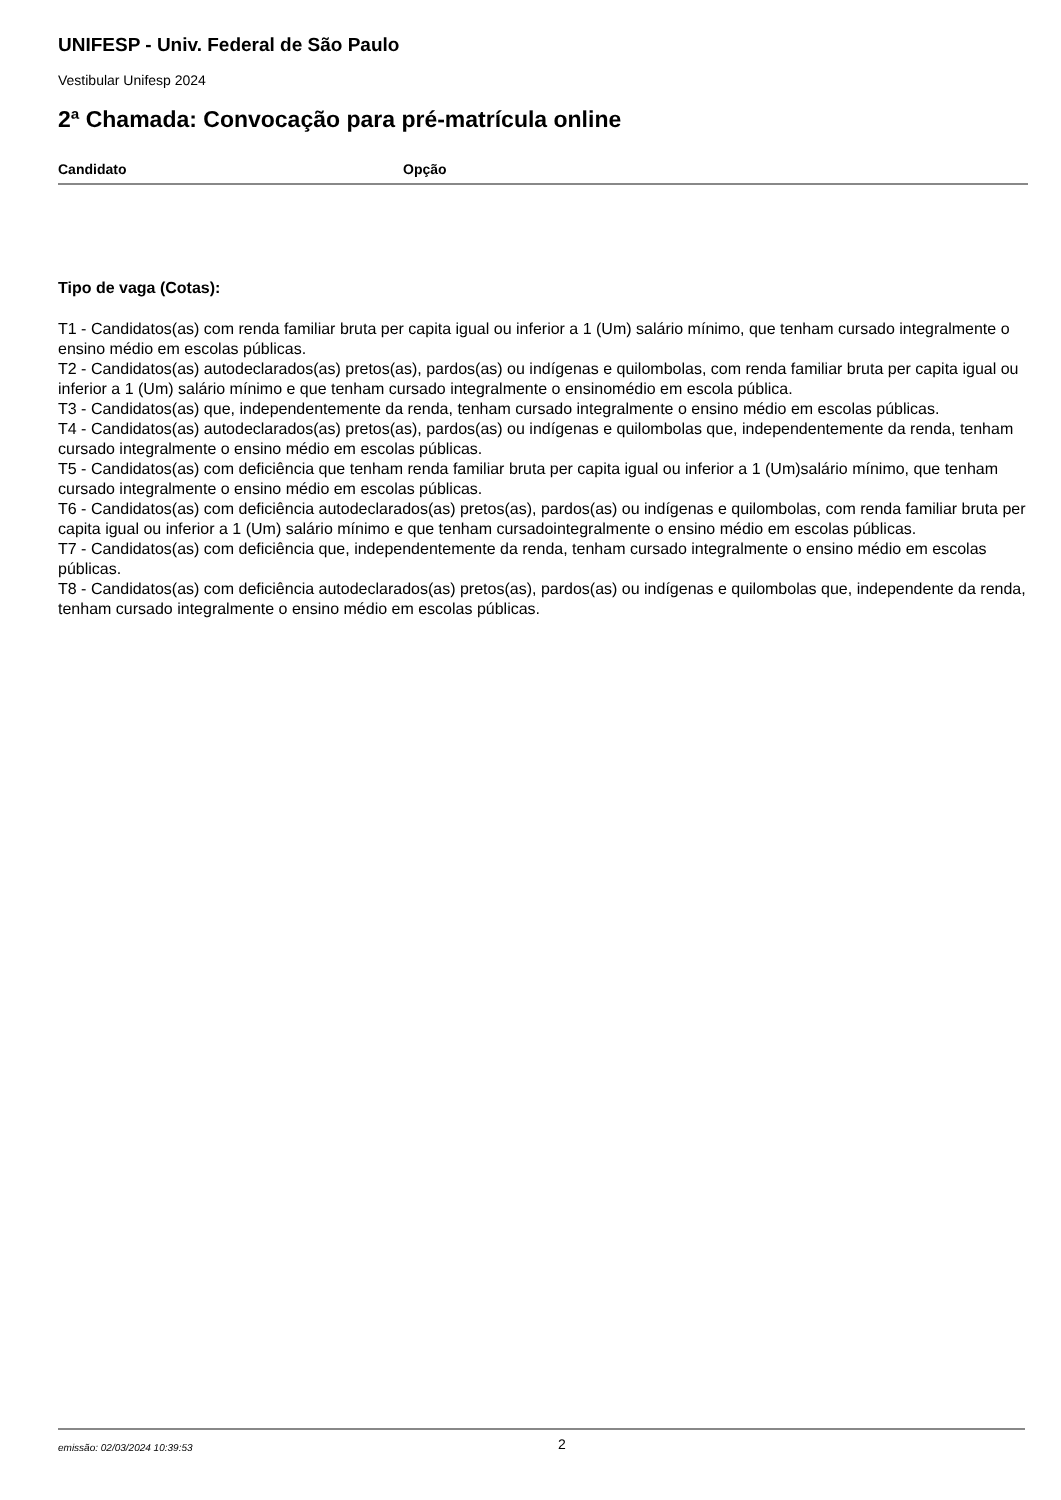UNIFESP - Univ. Federal de São Paulo
Vestibular Unifesp 2024
2ª Chamada: Convocação para pré-matrícula online
| Candidato | Opção |
| --- | --- |
Tipo de vaga (Cotas):
T1 - Candidatos(as) com renda familiar bruta per capita igual ou inferior a 1 (Um) salário mínimo, que tenham cursado integralmente o ensino médio em escolas públicas.
T2 - Candidatos(as) autodeclarados(as) pretos(as), pardos(as) ou indígenas e quilombolas, com renda familiar bruta per capita igual ou inferior a 1 (Um) salário mínimo e que tenham cursado integralmente o ensinomédio em escola pública.
T3 - Candidatos(as) que, independentemente da renda, tenham cursado integralmente o ensino médio em escolas públicas.
T4 - Candidatos(as) autodeclarados(as) pretos(as), pardos(as) ou indígenas e quilombolas que, independentemente da renda, tenham cursado integralmente o ensino médio em escolas públicas.
T5 - Candidatos(as) com deficiência que tenham renda familiar bruta per capita igual ou inferior a 1 (Um)salário mínimo, que tenham cursado integralmente o ensino médio em escolas públicas.
T6 - Candidatos(as) com deficiência autodeclarados(as) pretos(as), pardos(as) ou indígenas e quilombolas, com renda familiar bruta per capita igual ou inferior a 1 (Um) salário mínimo e que tenham cursadointegralmente o ensino médio em escolas públicas.
T7 - Candidatos(as) com deficiência que, independentemente da renda, tenham cursado integralmente o ensino médio em escolas públicas.
T8 - Candidatos(as) com deficiência autodeclarados(as) pretos(as), pardos(as) ou indígenas e quilombolas que, independente da renda, tenham cursado integralmente o ensino médio em escolas públicas.
emissão: 02/03/2024 10:39:53 2